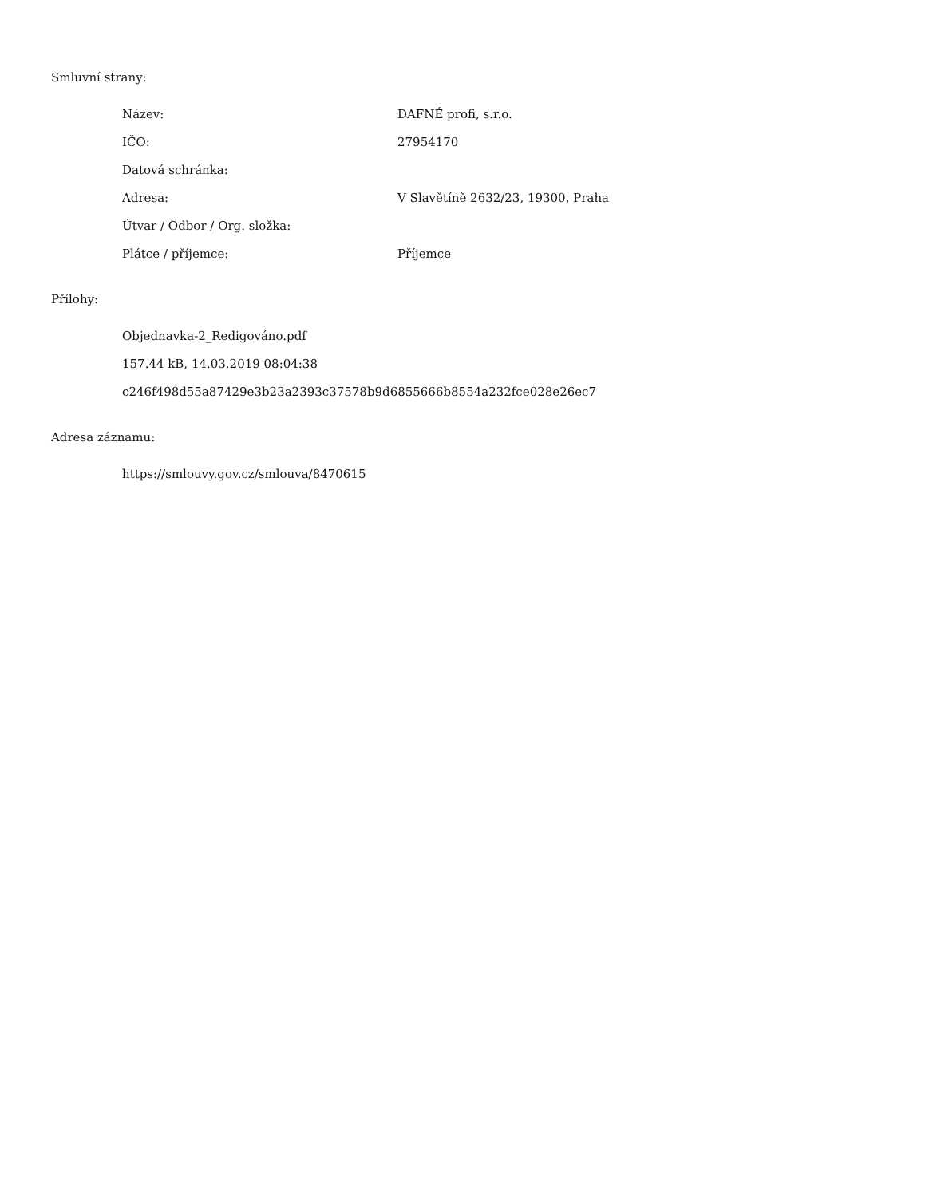Smluvní strany:
| Název: | DAFNÉ profi, s.r.o. |
| IČO: | 27954170 |
| Datová schránka: | |
| Adresa: | V Slavětíně 2632/23, 19300, Praha |
| Útvar / Odbor / Org. složka: | |
| Plátce / příjemce: | Příjemce |
Přílohy:
Objednavka-2_Redigováno.pdf
157.44 kB, 14.03.2019 08:04:38
c246f498d55a87429e3b23a2393c37578b9d6855666b8554a232fce028e26ec7
Adresa záznamu:
https://smlouvy.gov.cz/smlouva/8470615